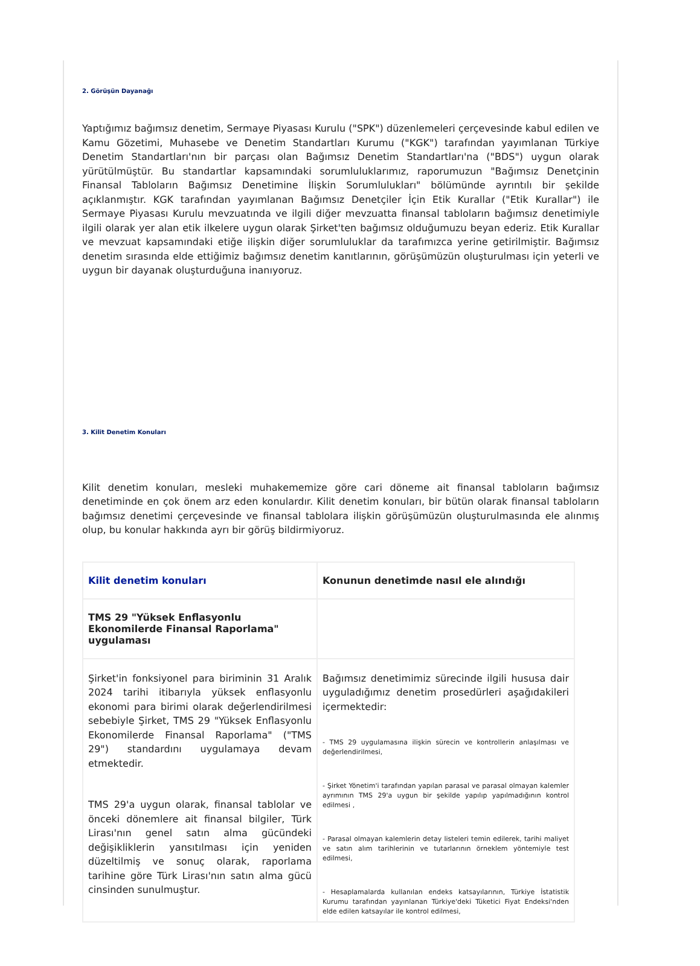2. Görüşün Dayanağı
Yaptığımız bağımsız denetim, Sermaye Piyasası Kurulu ("SPK") düzenlemeleri çerçevesinde kabul edilen ve Kamu Gözetimi, Muhasebe ve Denetim Standartları Kurumu ("KGK") tarafından yayımlanan Türkiye Denetim Standartları'nın bir parçası olan Bağımsız Denetim Standartları'na ("BDS") uygun olarak yürütülmüştür. Bu standartlar kapsamındaki sorumluluklarımız, raporumuzun "Bağımsız Denetçinin Finansal Tabloların Bağımsız Denetimine İlişkin Sorumlulukları" bölümünde ayrıntılı bir şekilde açıklanmıştır. KGK tarafından yayımlanan Bağımsız Denetçiler İçin Etik Kurallar ("Etik Kurallar") ile Sermaye Piyasası Kurulu mevzuatında ve ilgili diğer mevzuatta finansal tabloların bağımsız denetimiyle ilgili olarak yer alan etik ilkelere uygun olarak Şirket'ten bağımsız olduğumuzu beyan ederiz. Etik Kurallar ve mevzuat kapsamındaki etiğe ilişkin diğer sorumluluklar da tarafımızca yerine getirilmiştir. Bağımsız denetim sırasında elde ettiğimiz bağımsız denetim kanıtlarının, görüşümüzün oluşturulması için yeterli ve uygun bir dayanak oluşturduğuna inanıyoruz.
3. Kilit Denetim Konuları
Kilit denetim konuları, mesleki muhakememize göre cari döneme ait finansal tabloların bağımsız denetiminde en çok önem arz eden konulardır. Kilit denetim konuları, bir bütün olarak finansal tabloların bağımsız denetimi çerçevesinde ve finansal tablolara ilişkin görüşümüzün oluşturulmasında ele alınmış olup, bu konular hakkında ayrı bir görüş bildirmiyoruz.
| Kilit denetim konuları | Konunun denetimde nasıl ele alındığı |
| --- | --- |
| TMS 29 "Yüksek Enflasyonlu Ekonomilerde Finansal Raporlama" uygulaması | |
| Şirket'in fonksiyonel para biriminin 31 Aralık 2024 tarihi itibarıyla yüksek enflasyonlu ekonomi para birimi olarak değerlendirilmesi sebebiyle Şirket, TMS 29 "Yüksek Enflasyonlu Ekonomilerde Finansal Raporlama" ("TMS 29") standardını uygulamaya devam etmektedir. TMS 29'a uygun olarak, finansal tablolar ve önceki dönemlere ait finansal bilgiler, Türk Lirası'nın genel satın alma gücündeki değişikliklerin yansıtılması için yeniden düzeltilmiş ve sonuç olarak, raporlama tarihine göre Türk Lirası'nın satın alma gücü cinsinden sunulmuştur. | Bağımsız denetimimiz sürecinde ilgili hususa dair uyguladığımız denetim prosedürleri aşağıdakileri içermektedir: - TMS 29 uygulamasına ilişkin sürecin ve kontrollerin anlaşılması ve değerlendirilmesi, - Şirket Yönetim'i tarafından yapılan parasal ve parasal olmayan kalemler ayrımının TMS 29'a uygun bir şekilde yapılıp yapılmadığının kontrol edilmesi , - Parasal olmayan kalemlerin detay listeleri temin edilerek, tarihi maliyet ve satın alım tarihlerinin ve tutarlarının örneklem yöntemiyle test edilmesi, - Hesaplamalarda kullanılan endeks katsayılarının, Türkiye İstatistik Kurumu tarafından yayınlanan Türkiye'deki Tüketici Fiyat Endeksi'nden elde edilen katsayılar ile kontrol edilmesi, |